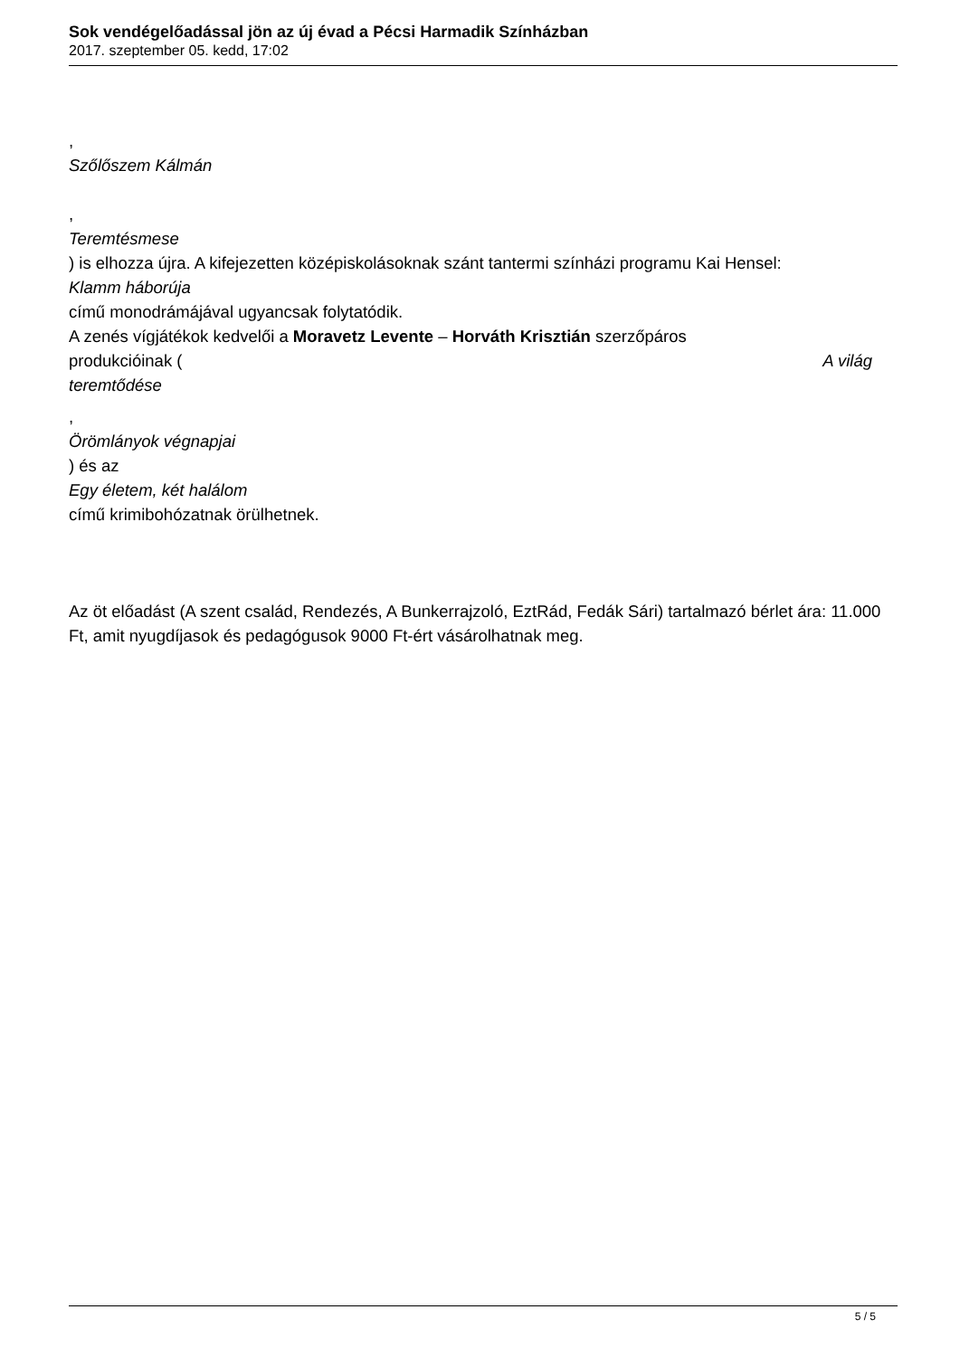Sok vendégelőadással jön az új évad a Pécsi Harmadik Színházban
2017. szeptember 05. kedd, 17:02
,
Szőlőszem Kálmán
,
Teremtésmese
) is elhozza újra. A kifejezetten középiskolásoknak szánt tantermi színházi programu Kai Hensel:
Klamm háborúja
című monodrámájával ugyancsak folytatódik.
A zenés vígjátékok kedvelői a Moravetz Levente – Horváth Krisztián szerzőpáros
produkcióinak ( A világ
teremtődése
,
Örömlányok végnapjai
) és az
Egy életem, két halálom
című krimibohózatnak örülhetnek.
Az öt előadást (A szent család, Rendezés, A Bunkerrajzoló, EztRád, Fedák Sári) tartalmazó bérlet ára: 11.000 Ft, amit nyugdíjasok és pedagógusok 9000 Ft-ért vásárolhatnak meg.
5 / 5